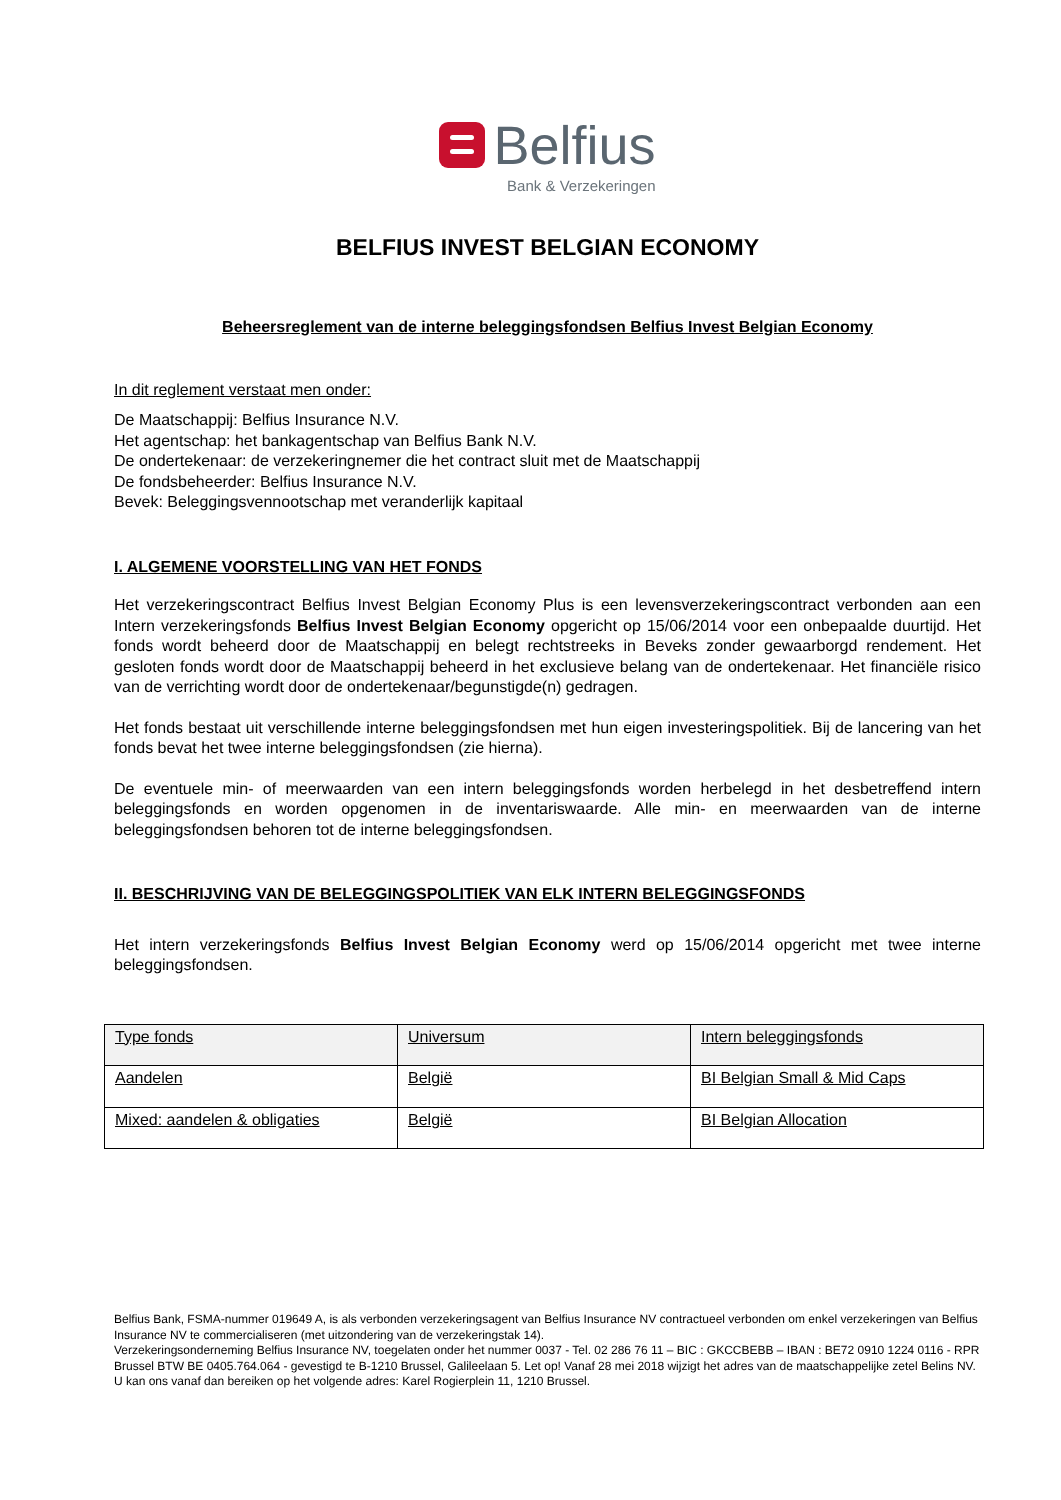Belfius
Bank & Verzekeringen
BELFIUS INVEST BELGIAN ECONOMY
Beheersreglement van de interne beleggingsfondsen Belfius Invest Belgian Economy
In dit reglement verstaat men onder:
De Maatschappij: Belfius Insurance N.V.
Het agentschap: het bankagentschap van Belfius Bank N.V.
De ondertekenaar: de verzekeringnemer die het contract sluit met de Maatschappij
De fondsbeheerder: Belfius Insurance N.V.
Bevek: Beleggingsvennootschap met veranderlijk kapitaal
I. ALGEMENE VOORSTELLING VAN HET FONDS
Het verzekeringscontract Belfius Invest Belgian Economy Plus is een levensverzekeringscontract verbonden aan een Intern verzekeringsfonds Belfius Invest Belgian Economy opgericht op 15/06/2014 voor een onbepaalde duurtijd. Het fonds wordt beheerd door de Maatschappij en belegt rechtstreeks in Beveks zonder gewaarborgd rendement. Het gesloten fonds wordt door de Maatschappij beheerd in het exclusieve belang van de ondertekenaar. Het financiële risico van de verrichting wordt door de ondertekenaar/begunstigde(n) gedragen.
Het fonds bestaat uit verschillende interne beleggingsfondsen met hun eigen investeringspolitiek. Bij de lancering van het fonds bevat het twee interne beleggingsfondsen (zie hierna).
De eventuele min- of meerwaarden van een intern beleggingsfonds worden herbelegd in het desbetreffend intern beleggingsfonds en worden opgenomen in de inventariswaarde. Alle min- en meerwaarden van de interne beleggingsfondsen behoren tot de interne beleggingsfondsen.
II. BESCHRIJVING VAN DE BELEGGINGSPOLITIEK VAN ELK INTERN BELEGGINGSFONDS
Het intern verzekeringsfonds Belfius Invest Belgian Economy werd op 15/06/2014 opgericht met twee interne beleggingsfondsen.
| Type fonds | Universum | Intern beleggingsfonds |
| Aandelen | België | BI Belgian Small & Mid Caps |
| Mixed: aandelen & obligaties | België | BI Belgian Allocation |
Belfius Bank, FSMA-nummer 019649 A, is als verbonden verzekeringsagent van Belfius Insurance NV contractueel verbonden om enkel verzekeringen van Belfius Insurance NV te commercialiseren (met uitzondering van de verzekeringstak 14).
Verzekeringsonderneming Belfius Insurance NV, toegelaten onder het nummer 0037 - Tel. 02 286 76 11 – BIC : GKCCBEBB – IBAN : BE72 0910 1224 0116 - RPR Brussel BTW BE 0405.764.064 - gevestigd te B-1210 Brussel, Galileelaan 5. Let op! Vanaf 28 mei 2018 wijzigt het adres van de maatschappelijke zetel Belins NV. U kan ons vanaf dan bereiken op het volgende adres: Karel Rogierplein 11, 1210 Brussel.